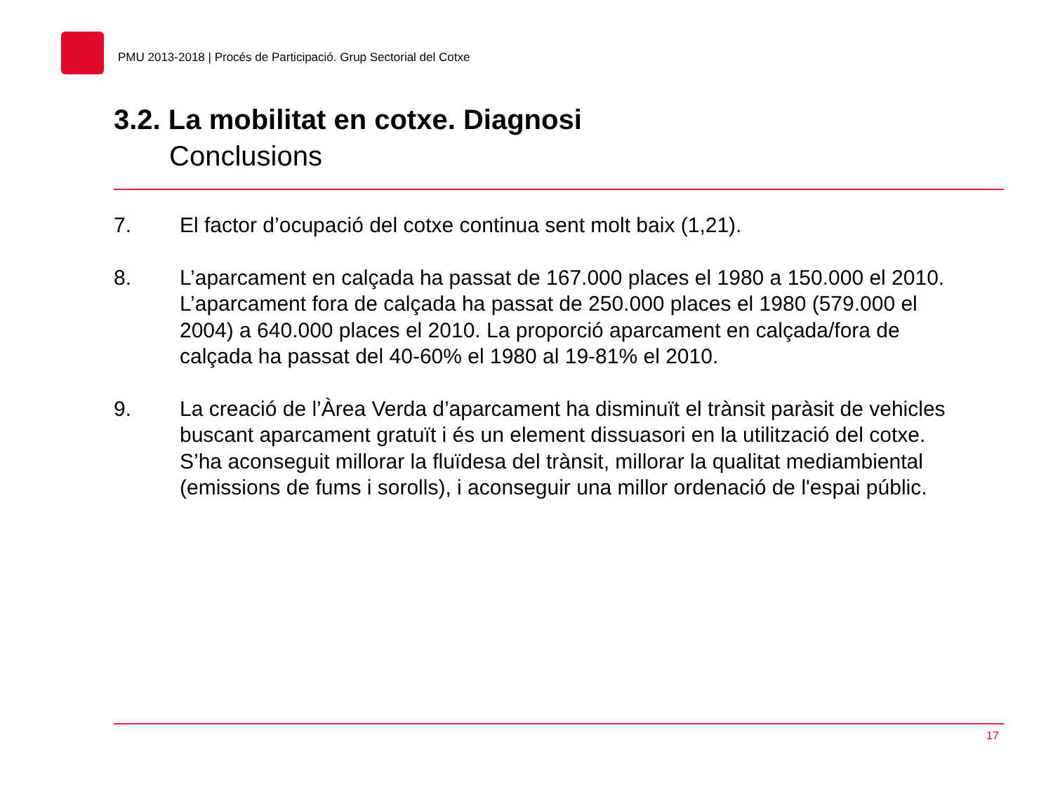PMU 2013-2018 | Procés de Participació. Grup Sectorial del Cotxe
3.2. La mobilitat en cotxe. Diagnosi
Conclusions
7. El factor d’ocupació del cotxe continua sent molt baix (1,21).
8. L’aparcament en calçada ha passat de 167.000 places el 1980 a 150.000 el 2010. L’aparcament fora de calçada ha passat de 250.000 places el 1980 (579.000 el 2004) a 640.000 places el 2010. La proporció aparcament en calçada/fora de calçada ha passat del 40-60% el 1980 al 19-81% el 2010.
9. La creació de l’Àrea Verda d’aparcament ha disminuït el trànsit paràsit de vehicles buscant aparcament gratuït i és un element dissuasori en la utilització del cotxe. S’ha aconseguit millorar la fluïdesa del trànsit, millorar la qualitat mediambiental (emissions de fums i sorolls), i aconseguir una millor ordenació de l'espai públic.
17